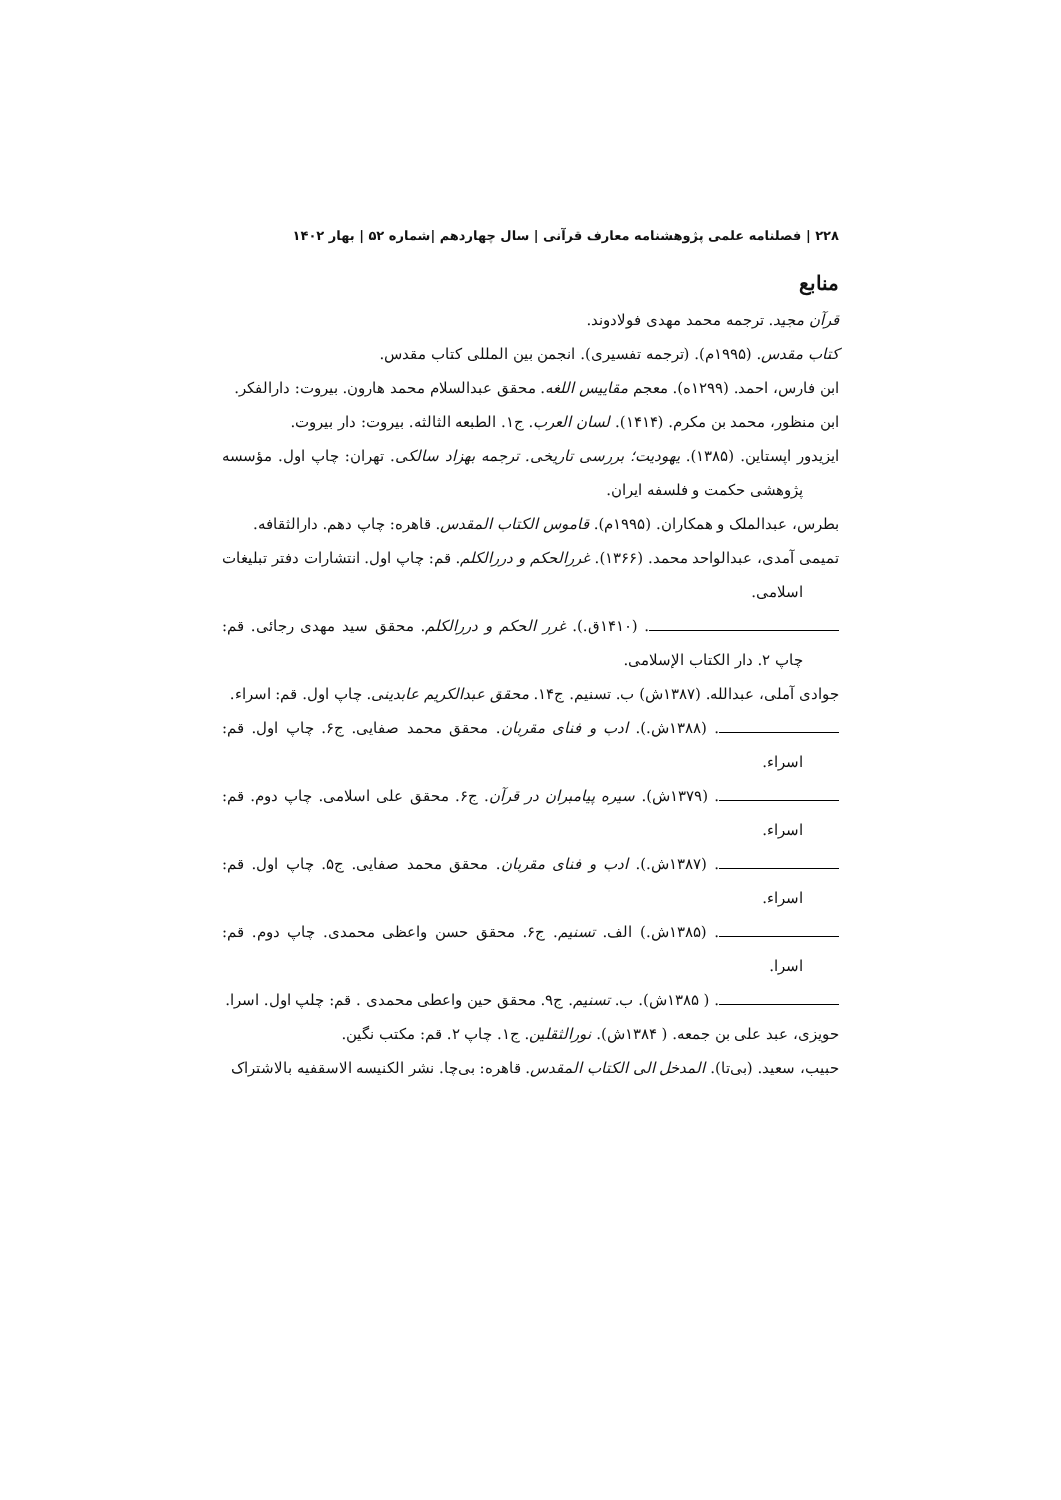۲۲۸ | فصلنامه علمی پژوهشنامه معارف قرآنی | سال چهاردهم |شماره ۵۲ | بهار ۱۴۰۲
منابع
قرآن مجید. ترجمه محمد مهدی فولادوند.
کتاب مقدس. (۱۹۹۵م). (ترجمه تفسیری). انجمن بین المللی کتاب مقدس.
ابن فارس، احمد. (۱۲۹۹ه). معجم مقاییس اللغه. محقق عبدالسلام محمد هارون. بیروت: دارالفکر.
ابن منظور، محمد بن مکرم. (۱۴۱۴). لسان العرب. ج۱. الطبعه الثالثه. بیروت: دار بیروت.
ایزیدور اپستاین. (۱۳۸۵). یهودیت؛ بررسی تاریخی. ترجمه بهزاد سالکی. تهران: چاپ اول. مؤسسه پژوهشی حکمت و فلسفه ایران.
بطرس، عبدالملک و همکاران. (۱۹۹۵م). قاموس الکتاب المقدس. قاهره: چاپ دهم. دارالثقافه.
تمیمی آمدی، عبدالواحد محمد. (۱۳۶۶). غررالحکم و دررالکلم. قم: چاپ اول. انتشارات دفتر تبلیغات اسلامی.
. (۱۴۱۰ق.). غرر الحکم و دررالکلم. محقق سید مهدی رجائی. قم: چاپ ۲. دار الکتاب الإسلامی.
جوادی آملی، عبدالله. (۱۳۸۷ش) ب. تسنیم. ج۱۴. محقق عبدالکریم عابدینی. چاپ اول. قم: اسراء.
. (۱۳۸۸ش.). ادب و فنای مقربان. محقق محمد صفایی. ج۶. چاپ اول. قم: اسراء.
. (۱۳۷۹ش). سیره پیامبران در قرآن. ج۶. محقق علی اسلامی. چاپ دوم. قم: اسراء.
. (۱۳۸۷ش.). ادب و فنای مقربان. محقق محمد صفایی. ج۵. چاپ اول. قم: اسراء.
. (۱۳۸۵ش.) الف. تسنیم. ج۶. محقق حسن واعظی محمدی. چاپ دوم. قم: اسرا.
. ( ۱۳۸۵ش). ب. تسنیم. ج۹. محقق حین واعطی محمدی . قم: چلپ اول. اسرا.
حویزی، عبد علی بن جمعه. ( ۱۳۸۴ش). نورالثقلین. ج۱. چاپ ۲. قم: مکتب نگین.
حبیب، سعید. (بی‌تا). المدخل الی الکتاب المقدس. قاهره: بی‌چا. نشر الکنیسه الاسقفیه بالاشتراک